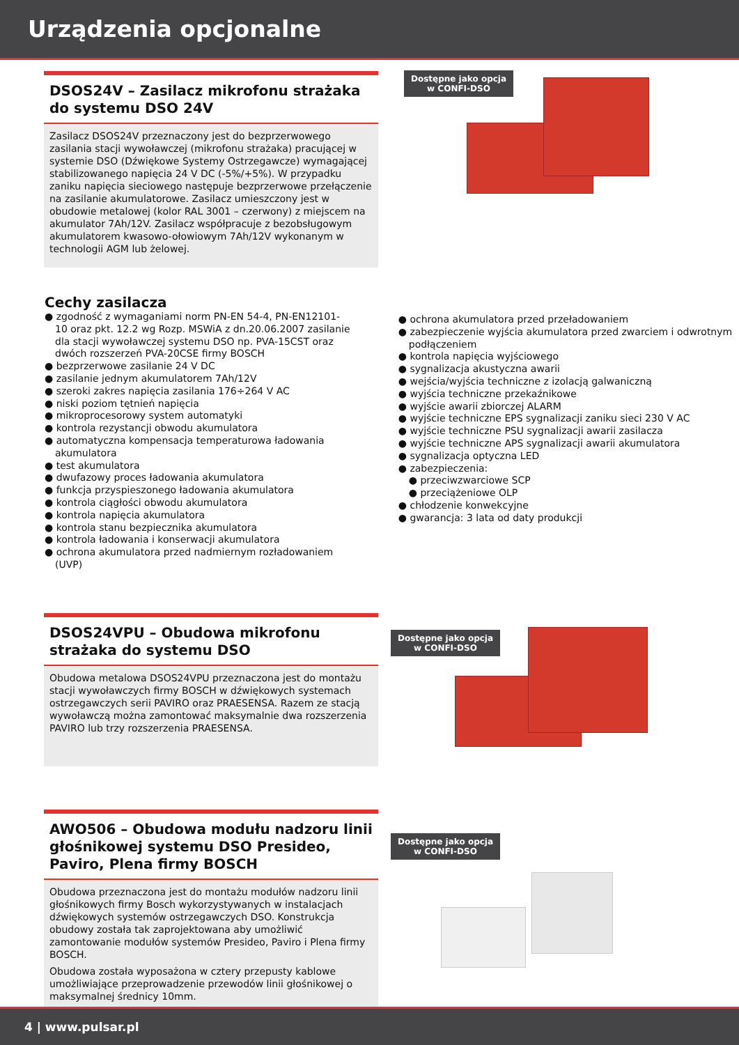Urządzenia opcjonalne
Dostępne jako opcja
w CONFI-DSO
DSOS24V – Zasilacz mikrofonu strażaka do systemu DSO 24V
Zasilacz DSOS24V przeznaczony jest do bezprzerwowego zasilania stacji wywoławczej (mikrofonu strażaka) pracującej w systemie DSO (Dźwiękowe Systemy Ostrzegawcze) wymagającej stabilizowanego napięcia 24 V DC (-5%/+5%). W przypadku zaniku napięcia sieciowego następuje bezprzerwowe przełączenie na zasilanie akumulatorowe. Zasilacz umieszczony jest w obudowie metalowej (kolor RAL 3001 – czerwony) z miejscem na akumulator 7Ah/12V. Zasilacz współpracuje z bezobsługowym akumulatorem kwasowo-ołowiowym 7Ah/12V wykonanym w technologii AGM lub żelowej.
Cechy zasilacza
● zgodność z wymaganiami norm PN-EN 54-4, PN-EN12101-10 oraz pkt. 12.2 wg Rozp. MSWiA z dn.20.06.2007 zasilanie dla stacji wywoławczej systemu DSO np. PVA-15CST oraz dwóch rozszerzeń PVA-20CSE firmy BOSCH
● bezprzerwowe zasilanie 24 V DC
● zasilanie jednym akumulatorem 7Ah/12V
● szeroki zakres napięcia zasilania 176÷264 V AC
● niski poziom tętnień napięcia
● mikroprocesorowy system automatyki
● kontrola rezystancji obwodu akumulatora
● automatyczna kompensacja temperaturowa ładowania akumulatora
● test akumulatora
● dwufazowy proces ładowania akumulatora
● funkcja przyspieszonego ładowania akumulatora
● kontrola ciągłości obwodu akumulatora
● kontrola napięcia akumulatora
● kontrola stanu bezpiecznika akumulatora
● kontrola ładowania i konserwacji akumulatora
● ochrona akumulatora przed nadmiernym rozładowaniem (UVP)
● ochrona akumulatora przed przeładowaniem
● zabezpieczenie wyjścia akumulatora przed zwarciem i odwrotnym podłączeniem
● kontrola napięcia wyjściowego
● sygnalizacja akustyczna awarii
● wejścia/wyjścia techniczne z izolacją galwaniczną
● wyjścia techniczne przekaźnikowe
● wyjście awarii zbiorczej ALARM
● wyjście techniczne EPS sygnalizacji zaniku sieci 230 V AC
● wyjście techniczne PSU sygnalizacji awarii zasilacza
● wyjście techniczne APS sygnalizacji awarii akumulatora
● sygnalizacja optyczna LED
● zabezpieczenia:
● przeciwzwarciowe SCP
● przeciążeniowe OLP
● chłodzenie konwekcyjne
● gwarancja: 3 lata od daty produkcji
DSOS24VPU – Obudowa mikrofonu strażaka do systemu DSO
Obudowa metalowa DSOS24VPU przeznaczona jest do montażu stacji wywoławczych firmy BOSCH w dźwiękowych systemach ostrzegawczych serii PAVIRO oraz PRAESENSA. Razem ze stacją wywoławczą można zamontować maksymalnie dwa rozszerzenia PAVIRO lub trzy rozszerzenia PRAESENSA.
Dostępne jako opcja
w CONFI-DSO
AWO506 – Obudowa modułu nadzoru linii głośnikowej systemu DSO Presideo, Paviro, Plena firmy BOSCH
Obudowa przeznaczona jest do montażu modułów nadzoru linii głośnikowych firmy Bosch wykorzystywanych w instalacjach dźwiękowych systemów ostrzegawczych DSO. Konstrukcja obudowy została tak zaprojektowana aby umożliwić zamontowanie modułów systemów Presideo, Paviro i Plena firmy BOSCH.
Obudowa została wyposażona w cztery przepusty kablowe umożliwiające przeprowadzenie przewodów linii głośnikowej o maksymalnej średnicy 10mm.
Dostępne jako opcja
w CONFI-DSO
4 | www.pulsar.pl